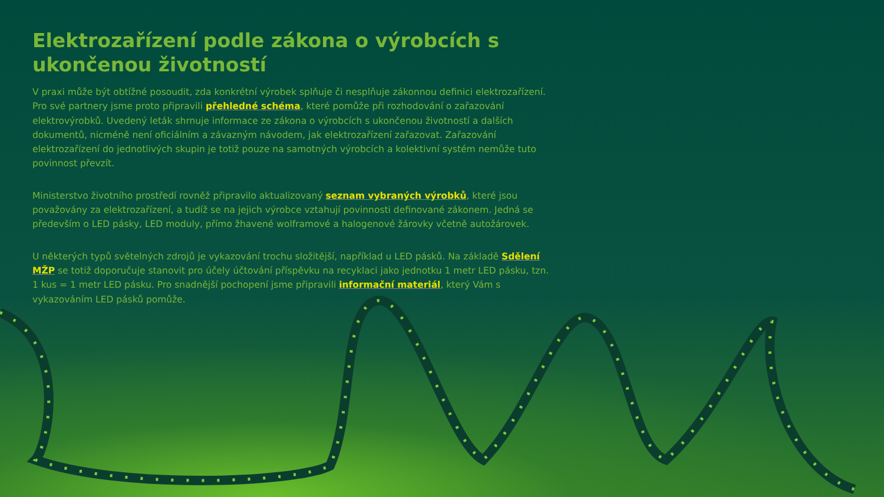Elektrozařízení podle zákona o výrobcích s ukončenou životností
V praxi může být obtížné posoudit, zda konkrétní výrobek splňuje či nesplňuje zákonnou definici elektrozařízení. Pro své partnery jsme proto připravili přehledné schéma, které pomůže při rozhodování o zařazování elektrovýrobků. Uvedený leták shrnuje informace ze zákona o výrobcích s ukončenou životností a dalších dokumentů, nicméně není oficiálním a závazným návodem, jak elektrozařízení zařazovat. Zařazování elektrozařízení do jednotlivých skupin je totiž pouze na samotných výrobcích a kolektivní systém nemůže tuto povinnost převzít.
Ministerstvo životního prostředí rovněž připravilo aktualizovaný seznam vybraných výrobků, které jsou považovány za elektrozařízení, a tudíž se na jejich výrobce vztahují povinnosti definované zákonem. Jedná se především o LED pásky, LED moduly, přímo žhavené wolframové a halogenové žárovky včetně autožárovek.
U některých typů světelných zdrojů je vykazování trochu složitější, například u LED pásků. Na základě Sdělení MŽP se totiž doporučuje stanovit pro účely účtování příspěvku na recyklaci jako jednotku 1 metr LED pásku, tzn. 1 kus = 1 metr LED pásku. Pro snadnější pochopení jsme připravili informační materiál, který Vám s vykazováním LED pásků pomůže.